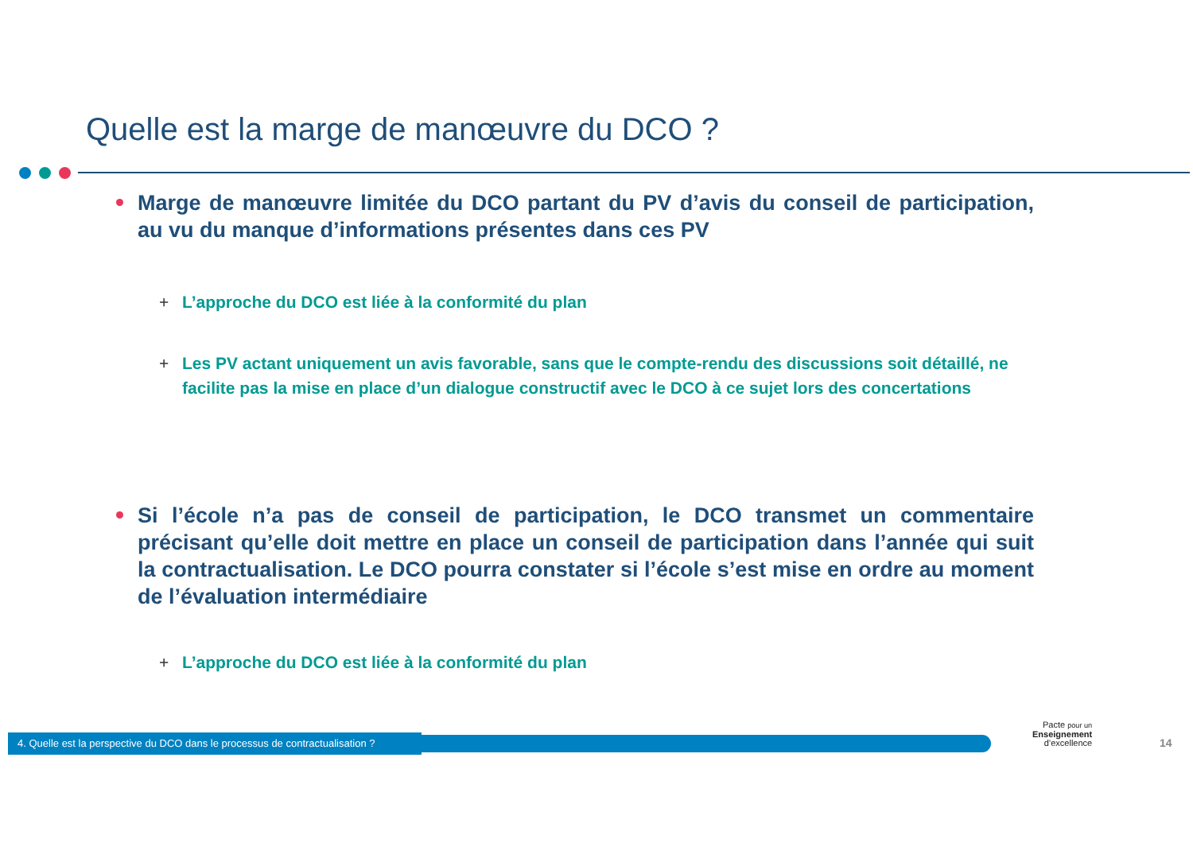Quelle est la marge de manœuvre du DCO ?
Marge de manœuvre limitée du DCO partant du PV d’avis du conseil de participation, au vu du manque d’informations présentes dans ces PV
+ L’approche du DCO est liée à la conformité du plan
+ Les PV actant uniquement un avis favorable, sans que le compte-rendu des discussions soit détaillé, ne facilite pas la mise en place d’un dialogue constructif avec le DCO à ce sujet lors des concertations
Si l’école n’a pas de conseil de participation, le DCO transmet un commentaire précisant qu’elle doit mettre en place un conseil de participation dans l’année qui suit la contractualisation. Le DCO pourra constater si l’école s’est mise en ordre au moment de l’évaluation intermédiaire
+ L’approche du DCO est liée à la conformité du plan
4. Quelle est la perspective du DCO dans le processus de contractualisation ?
Pacte pour un
Enseignement
d’excellence
14